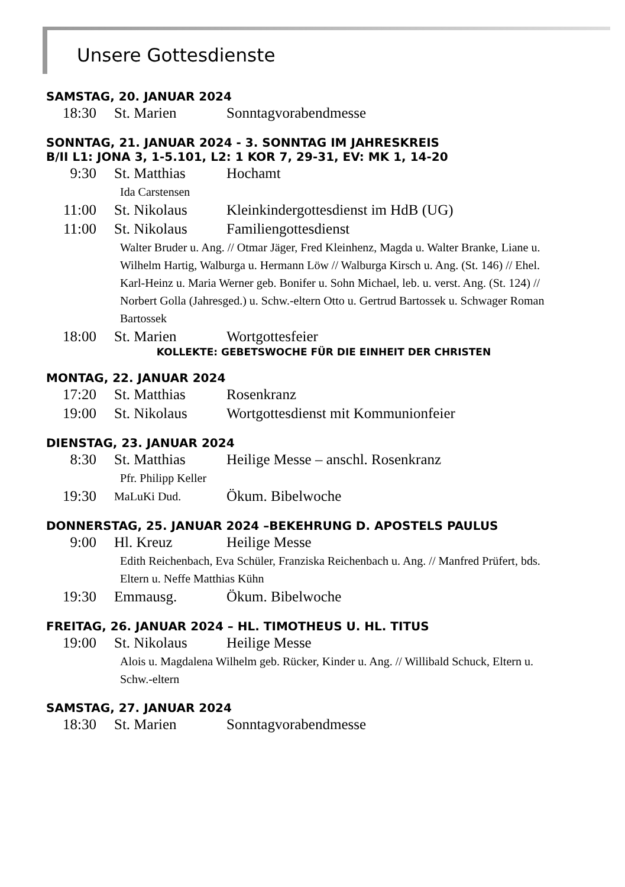Unsere Gottesdienste
SAMSTAG, 20. JANUAR 2024
18:30 St. Marien Sonntagvorabendmesse
SONNTAG, 21. JANUAR 2024 - 3. SONNTAG IM JAHRESKREIS
B/II L1: JONA 3, 1-5.101, L2: 1 KOR 7, 29-31, EV: MK 1, 14-20
9:30 St. Matthias Hochamt
Ida Carstensen
11:00 St. Nikolaus Kleinkindergottesdienst im HdB (UG)
11:00 St. Nikolaus Familiengottesdienst
Walter Bruder u. Ang. // Otmar Jäger, Fred Kleinhenz, Magda u. Walter Branke, Liane u. Wilhelm Hartig, Walburga u. Hermann Löw // Walburga Kirsch u. Ang. (St. 146) // Ehel. Karl-Heinz u. Maria Werner geb. Bonifer u. Sohn Michael, leb. u. verst. Ang. (St. 124) // Norbert Golla (Jahresged.) u. Schw.-eltern Otto u. Gertrud Bartossek u. Schwager Roman Bartossek
18:00 St. Marien Wortgottesfeier
KOLLEKTE: GEBETSWOCHE FÜR DIE EINHEIT DER CHRISTEN
MONTAG, 22. JANUAR 2024
17:20 St. Matthias Rosenkranz
19:00 St. Nikolaus Wortgottesdienst mit Kommunionfeier
DIENSTAG, 23. JANUAR 2024
8:30 St. Matthias Heilige Messe – anschl. Rosenkranz
Pfr. Philipp Keller
19:30 MaLuKi Dud. Ökum. Bibelwoche
DONNERSTAG, 25. JANUAR 2024 –BEKEHRUNG D. APOSTELS PAULUS
9:00 Hl. Kreuz Heilige Messe
Edith Reichenbach, Eva Schüler, Franziska Reichenbach u. Ang. // Manfred Prüfert, bds. Eltern u. Neffe Matthias Kühn
19:30 Emmausg. Ökum. Bibelwoche
FREITAG, 26. JANUAR 2024 – HL. TIMOTHEUS U. HL. TITUS
19:00 St. Nikolaus Heilige Messe
Alois u. Magdalena Wilhelm geb. Rücker, Kinder u. Ang. // Willibald Schuck, Eltern u. Schw.-eltern
SAMSTAG, 27. JANUAR 2024
18:30 St. Marien Sonntagvorabendmesse